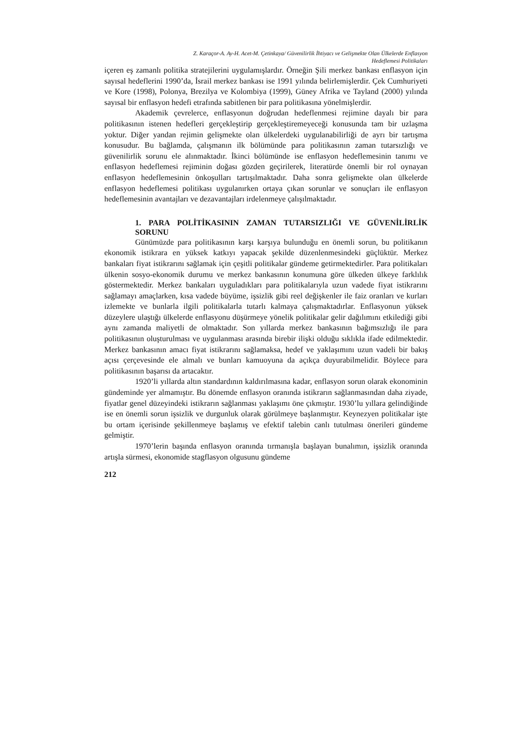Z. Karaçor-A. Ay-H. Acet-M. Çetinkaya/ Güvenilirlik İhtiyacı ve Gelişmekte Olan Ülkelerde Enflasyon
Hedeflemesi Politikaları
içeren eş zamanlı politika stratejilerini uygulamışlardır. Örneğin Şili merkez bankası enflasyon için sayısal hedeflerini 1990’da, İsrail merkez bankası ise 1991 yılında belirlemişlerdir. Çek Cumhuriyeti ve Kore (1998), Polonya, Brezilya ve Kolombiya (1999), Güney Afrika ve Tayland (2000) yılında sayısal bir enflasyon hedefi etrafında sabitlenen bir para politikasına yönelmişlerdir.
Akademik çevrelerce, enflasyonun doğrudan hedeflenmesi rejimine dayalı bir para politikasının istenen hedefleri gerçekleştirip gerçekleştiremeyeceği konusunda tam bir uzlaşma yoktur. Diğer yandan rejimin gelişmekte olan ülkelerdeki uygulanabilirliği de ayrı bir tartışma konusudur. Bu bağlamda, çalışmanın ilk bölümünde para politikasının zaman tutarsızlığı ve güvenilirlik sorunu ele alınmaktadır. İkinci bölümünde ise enflasyon hedeflemesinin tanımı ve enflasyon hedeflemesi rejiminin doğası gözden geçirilerek, literatürde önemli bir rol oynayan enflasyon hedeflemesinin önkoşulları tartışılmaktadır. Daha sonra gelişmekte olan ülkelerde enflasyon hedeflemesi politikası uygulanırken ortaya çıkan sorunlar ve sonuçları ile enflasyon hedeflemesinin avantajları ve dezavantajları irdelenmeye çalışılmaktadır.
1. PARA POLİTİKASININ ZAMAN TUTARSIZLIĞI VE GÜVENİLİRLİK SORUNU
Günümüzde para politikasının karşı karşıya bulunduğu en önemli sorun, bu politikanın ekonomik istikrara en yüksek katkıyı yapacak şekilde düzenlenmesindeki güçlüktür. Merkez bankaları fiyat istikrarını sağlamak için çeşitli politikalar gündeme getirmektedirler. Para politikaları ülkenin sosyo-ekonomik durumu ve merkez bankasının konumuna göre ülkeden ülkeye farklılık göstermektedir. Merkez bankaları uyguladıkları para politikalarıyla uzun vadede fiyat istikrarını sağlamayı amaçlarken, kısa vadede büyüme, işsizlik gibi reel değişkenler ile faiz oranları ve kurları izlemekte ve bunlarla ilgili politikalarla tutarlı kalmaya çalışmaktadırlar. Enflasyonun yüksek düzeylere ulaştığı ülkelerde enflasyonu düşürmeye yönelik politikalar gelir dağılımını etkilediği gibi aynı zamanda maliyetli de olmaktadır. Son yıllarda merkez bankasının bağımsızlığı ile para politikasının oluşturulması ve uygulanması arasında birebir ilişki olduğu sıklıkla ifade edilmektedir. Merkez bankasının amacı fiyat istikrarını sağlamaksa, hedef ve yaklaşımını uzun vadeli bir bakış açısı çerçevesinde ele almalı ve bunları kamuoyuna da açıkça duyurabilmelidir. Böylece para politikasının başarısı da artacaktır.
1920’li yıllarda altın standardının kaldırılmasına kadar, enflasyon sorun olarak ekonominin gündeminde yer almamıştır. Bu dönemde enflasyon oranında istikrarın sağlanmasından daha ziyade, fiyatlar genel düzeyindeki istikrarın sağlanması yaklaşımı öne çıkmıştır. 1930’lu yıllara gelindiğinde ise en önemli sorun işsizlik ve durgunluk olarak görülmeye başlanmıştır. Keynezyen politikalar işte bu ortam içerisinde şekillenmeye başlamış ve efektif talebin canlı tutulması önerileri gündeme gelmiştir.
1970’lerin başında enflasyon oranında tırmanışla başlayan bunalımın, işsizlik oranında artışla sürmesi, ekonomide stagflasyon olgusunu gündeme
212